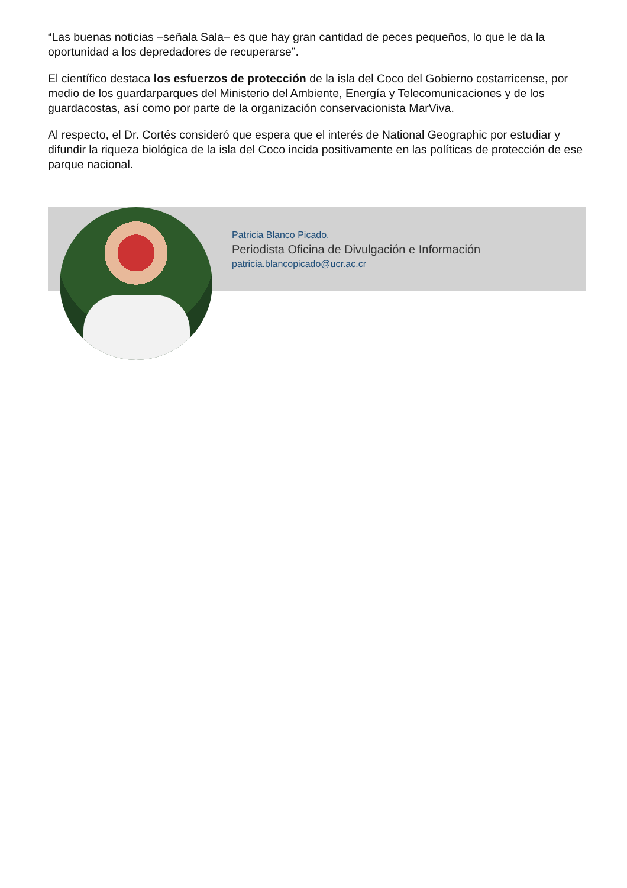“Las buenas noticias –señala Sala– es que hay gran cantidad de peces pequeños, lo que le da la oportunidad a los depredadores de recuperarse”.
El científico destaca los esfuerzos de protección de la isla del Coco del Gobierno costarricense, por medio de los guardarparques del Ministerio del Ambiente, Energía y Telecomunicaciones y de los guardacostas, así como por parte de la organización conservacionista MarViva.
Al respecto, el Dr. Cortés consideró que espera que el interés de National Geographic por estudiar y difundir la riqueza biológica de la isla del Coco incida positivamente en las políticas de protección de ese parque nacional.
Patricia Blanco Picado.
Periodista Oficina de Divulgación e Información
patricia.blancopicado@ucr.ac.cr